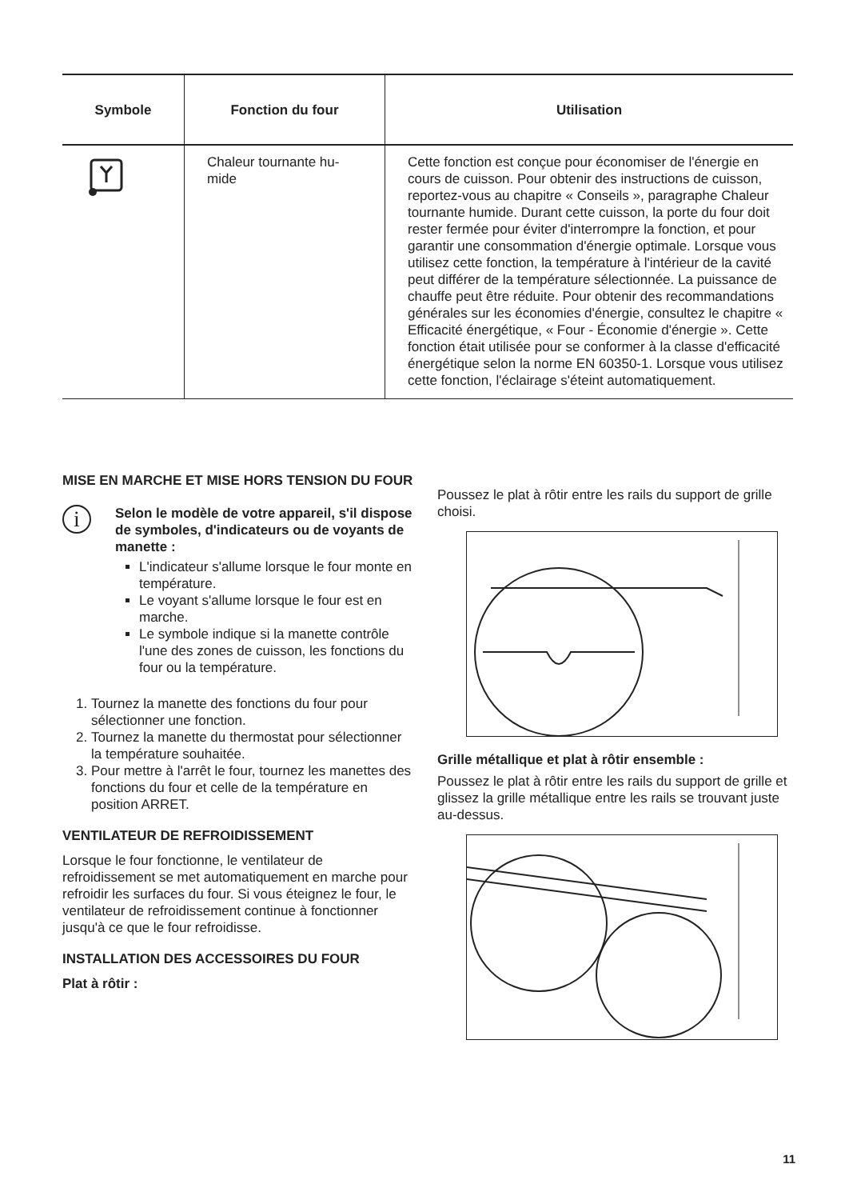| Symbole | Fonction du four | Utilisation |
| --- | --- | --- |
| | Chaleur tournante hu- mide | Cette fonction est conçue pour économiser de l'énergie en cours de cuisson. Pour obtenir des instructions de cuisson, reportez-vous au chapitre « Conseils », paragraphe Chaleur tournante humide. Durant cette cuisson, la porte du four doit rester fermée pour éviter d'interrompre la fonction, et pour garantir une consommation d'énergie optimale. Lorsque vous utilisez cette fonction, la température à l'intérieur de la cavité peut différer de la température sélectionnée. La puissance de chauffe peut être réduite. Pour obtenir des recommandations générales sur les économies d'énergie, consultez le chapitre « Efficacité énergétique, « Four - Économie d'énergie ». Cette fonction était utilisée pour se conformer à la classe d'efficacité énergétique selon la norme EN 60350-1. Lorsque vous utilisez cette fonction, l'éclairage s'éteint automatiquement. |
MISE EN MARCHE ET MISE HORS TENSION DU FOUR
i
Selon le modèle de votre appareil, s'il dispose de symboles, d'indicateurs ou de voyants de manette :
L'indicateur s'allume lorsque le four monte en température.
Le voyant s'allume lorsque le four est en marche.
Le symbole indique si la manette contrôle l'une des zones de cuisson, les fonctions du four ou la température.
1. Tournez la manette des fonctions du four pour sélectionner une fonction.
2. Tournez la manette du thermostat pour sélectionner la température souhaitée.
3. Pour mettre à l'arrêt le four, tournez les manettes des fonctions du four et celle de la température en position ARRET.
VENTILATEUR DE REFROIDISSEMENT
Lorsque le four fonctionne, le ventilateur de refroidissement se met automatiquement en marche pour refroidir les surfaces du four. Si vous éteignez le four, le ventilateur de refroidissement continue à fonctionner jusqu'à ce que le four refroidisse.
INSTALLATION DES ACCESSOIRES DU FOUR
Plat à rôtir :
Poussez le plat à rôtir entre les rails du support de grille choisi.
Grille métallique et plat à rôtir ensemble :
Poussez le plat à rôtir entre les rails du support de grille et glissez la grille métallique entre les rails se trouvant juste au-dessus.
11